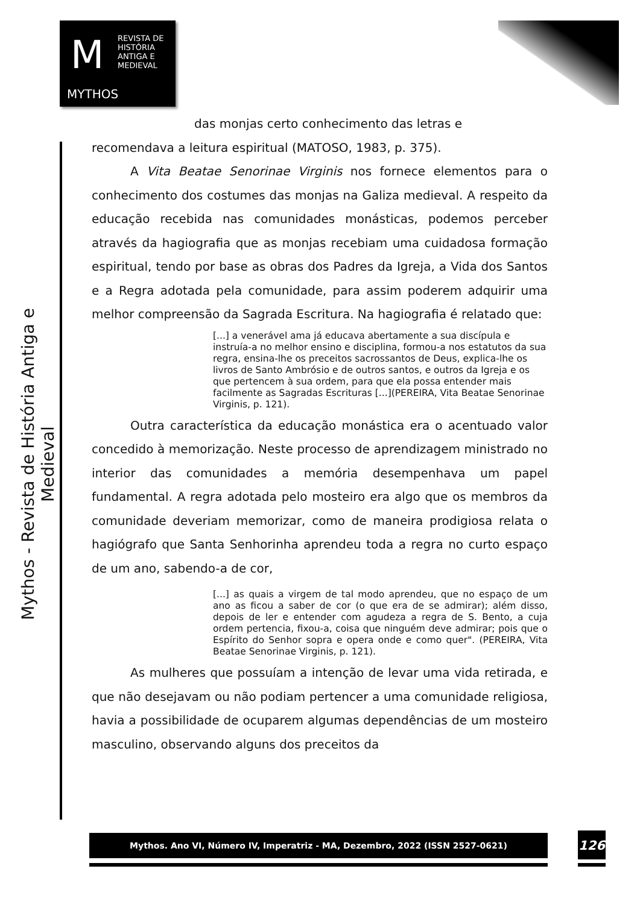M REVISTA DE
HISTÓRIA
ANTIGA E
MEDIEVAL
MYTHOS
Mythos - Revista de História Antiga e Medieval
das monjas certo conhecimento das letras e
recomendava a leitura espiritual (MATOSO, 1983, p. 375).
A Vita Beatae Senorinae Virginis nos fornece elementos para o conhecimento dos costumes das monjas na Galiza medieval. A respeito da educação recebida nas comunidades monásticas, podemos perceber através da hagiografia que as monjas recebiam uma cuidadosa formação espiritual, tendo por base as obras dos Padres da Igreja, a Vida dos Santos e a Regra adotada pela comunidade, para assim poderem adquirir uma melhor compreensão da Sagrada Escritura. Na hagiografia é relatado que:
[...] a venerável ama já educava abertamente a sua discípula e instruía-a no melhor ensino e disciplina, formou-a nos estatutos da sua regra, ensina-lhe os preceitos sacrossantos de Deus, explica-lhe os livros de Santo Ambrósio e de outros santos, e outros da Igreja e os que pertencem à sua ordem, para que ela possa entender mais facilmente as Sagradas Escrituras [...](PEREIRA, Vita Beatae Senorinae Virginis, p. 121).
Outra característica da educação monástica era o acentuado valor concedido à memorização. Neste processo de aprendizagem ministrado no interior das comunidades a memória desempenhava um papel fundamental. A regra adotada pelo mosteiro era algo que os membros da comunidade deveriam memorizar, como de maneira prodigiosa relata o hagiógrafo que Santa Senhorinha aprendeu toda a regra no curto espaço de um ano, sabendo-a de cor,
[...] as quais a virgem de tal modo aprendeu, que no espaço de um ano as ficou a saber de cor (o que era de se admirar); além disso, depois de ler e entender com agudeza a regra de S. Bento, a cuja ordem pertencia, fixou-a, coisa que ninguém deve admirar; pois que o Espírito do Senhor sopra e opera onde e como quer". (PEREIRA, Vita Beatae Senorinae Virginis, p. 121).
As mulheres que possuíam a intenção de levar uma vida retirada, e que não desejavam ou não podiam pertencer a uma comunidade religiosa, havia a possibilidade de ocuparem algumas dependências de um mosteiro masculino, observando alguns dos preceitos da
Mythos. Ano VI, Número IV, Imperatriz - MA, Dezembro, 2022 (ISSN 2527-0621) 126